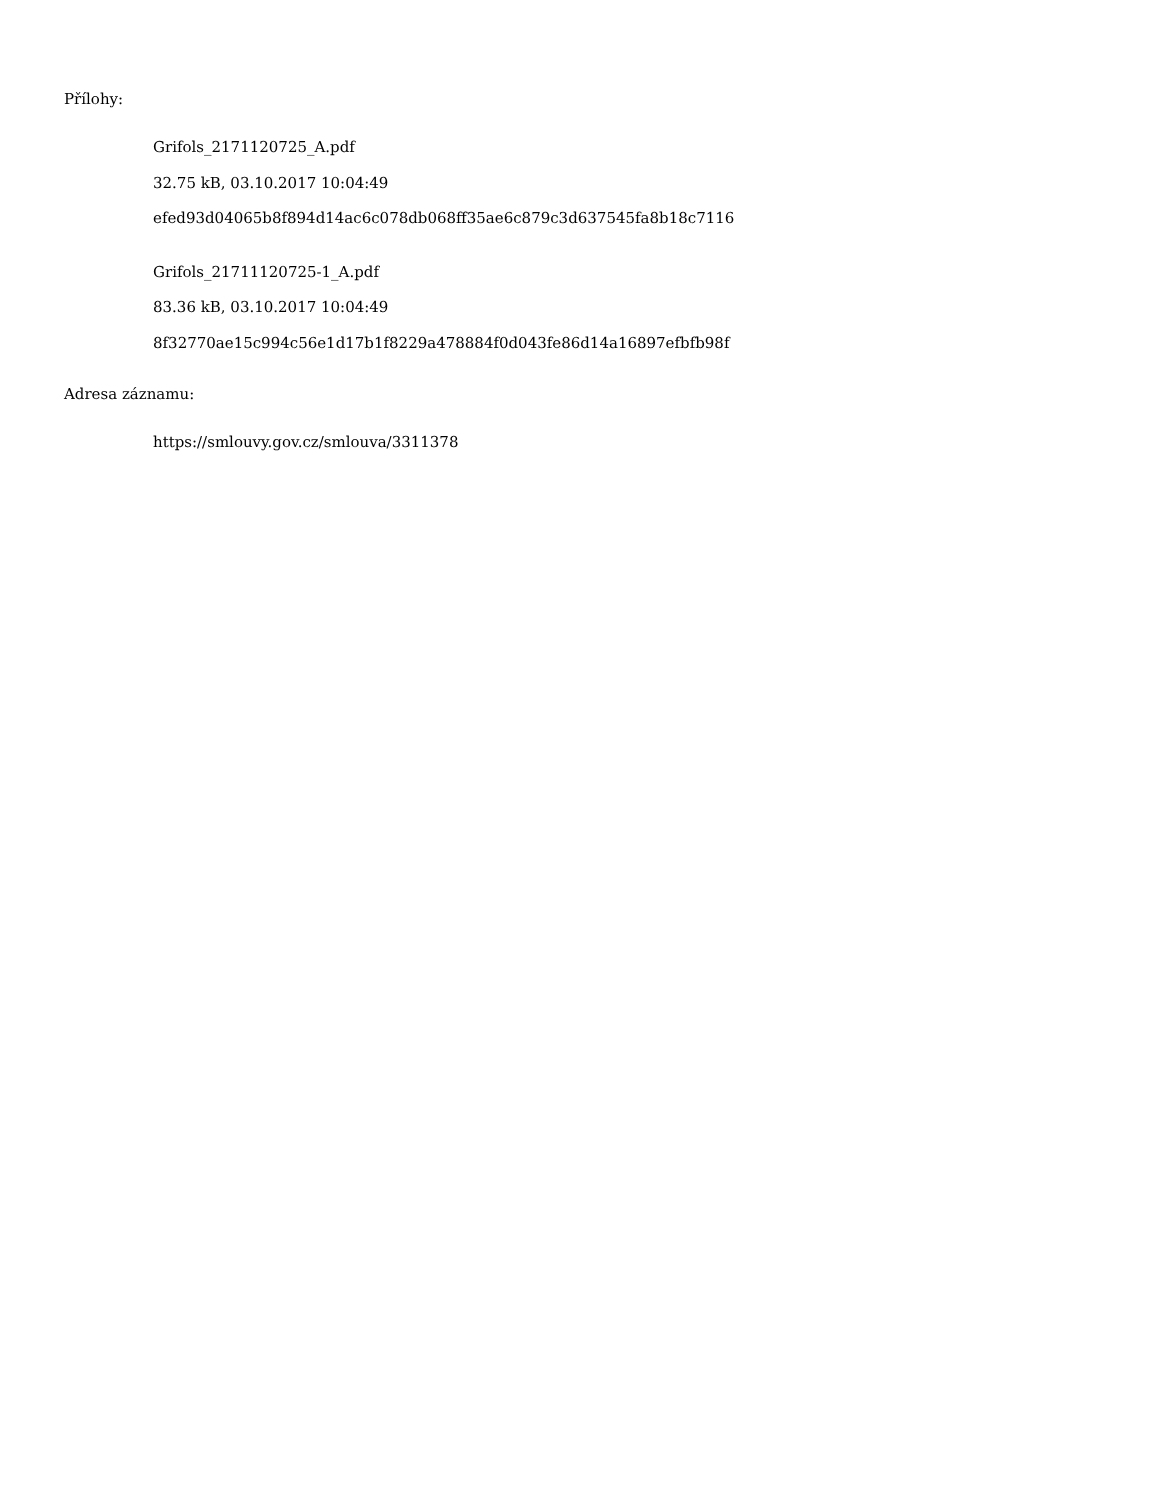Přílohy:
Grifols_2171120725_A.pdf
32.75 kB, 03.10.2017 10:04:49
efed93d04065b8f894d14ac6c078db068ff35ae6c879c3d637545fa8b18c7116
Grifols_21711120725-1_A.pdf
83.36 kB, 03.10.2017 10:04:49
8f32770ae15c994c56e1d17b1f8229a478884f0d043fe86d14a16897efbfb98f
Adresa záznamu:
https://smlouvy.gov.cz/smlouva/3311378